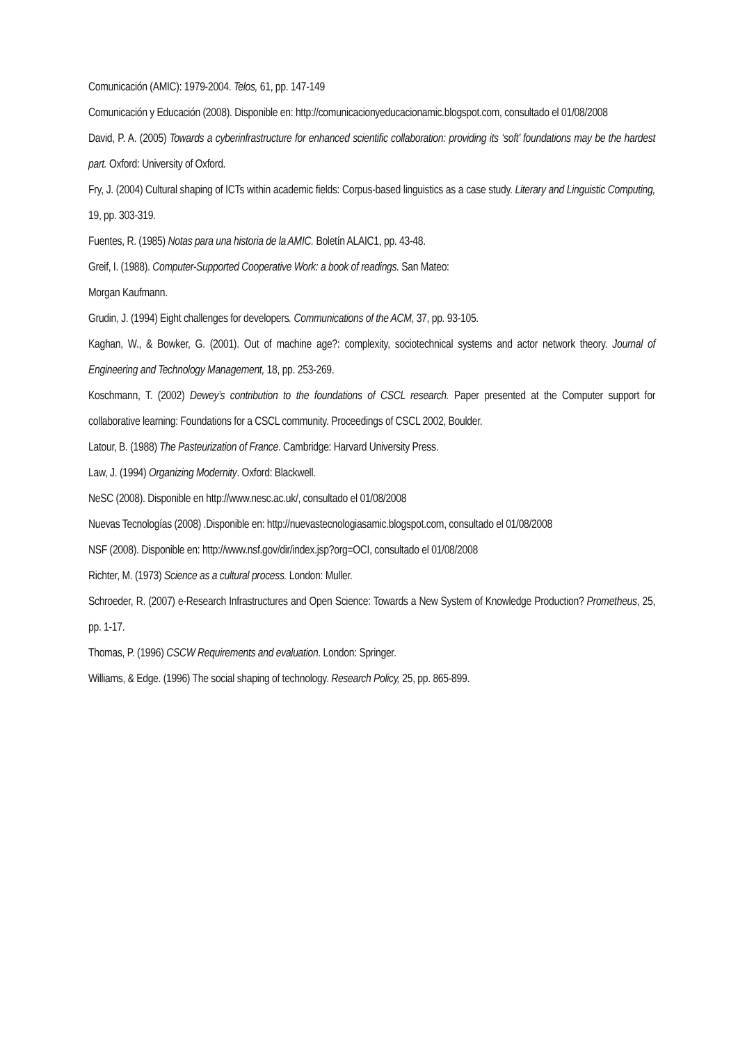Comunicación (AMIC): 1979-2004. Telos, 61, pp. 147-149
Comunicación y Educación (2008). Disponible en: http://comunicacionyeducacionamic.blogspot.com, consultado el 01/08/2008
David, P. A. (2005) Towards a cyberinfrastructure for enhanced scientific collaboration: providing its ‘soft’ foundations may be the hardest part. Oxford: University of Oxford.
Fry, J. (2004) Cultural shaping of ICTs within academic fields: Corpus-based linguistics as a case study. Literary and Linguistic Computing, 19, pp. 303-319.
Fuentes, R. (1985) Notas para una historia de la AMIC. Boletín ALAIC1, pp. 43-48.
Greif, I. (1988). Computer-Supported Cooperative Work: a book of readings. San Mateo:
Morgan Kaufmann.
Grudin, J. (1994) Eight challenges for developers. Communications of the ACM, 37, pp. 93-105.
Kaghan, W., & Bowker, G. (2001). Out of machine age?: complexity, sociotechnical systems and actor network theory. Journal of Engineering and Technology Management, 18, pp. 253-269.
Koschmann, T. (2002) Dewey’s contribution to the foundations of CSCL research. Paper presented at the Computer support for collaborative learning: Foundations for a CSCL community. Proceedings of CSCL 2002, Boulder.
Latour, B. (1988) The Pasteurization of France. Cambridge: Harvard University Press.
Law, J. (1994) Organizing Modernity. Oxford: Blackwell.
NeSC (2008). Disponible en http://www.nesc.ac.uk/, consultado el 01/08/2008
Nuevas Tecnologías (2008) .Disponible en: http://nuevastecnologiasamic.blogspot.com, consultado el 01/08/2008
NSF (2008). Disponible en: http://www.nsf.gov/dir/index.jsp?org=OCI, consultado el 01/08/2008
Richter, M. (1973) Science as a cultural process. London: Muller.
Schroeder, R. (2007) e-Research Infrastructures and Open Science: Towards a New System of Knowledge Production? Prometheus, 25, pp. 1-17.
Thomas, P. (1996) CSCW Requirements and evaluation. London: Springer.
Williams, & Edge. (1996) The social shaping of technology. Research Policy, 25, pp. 865-899.